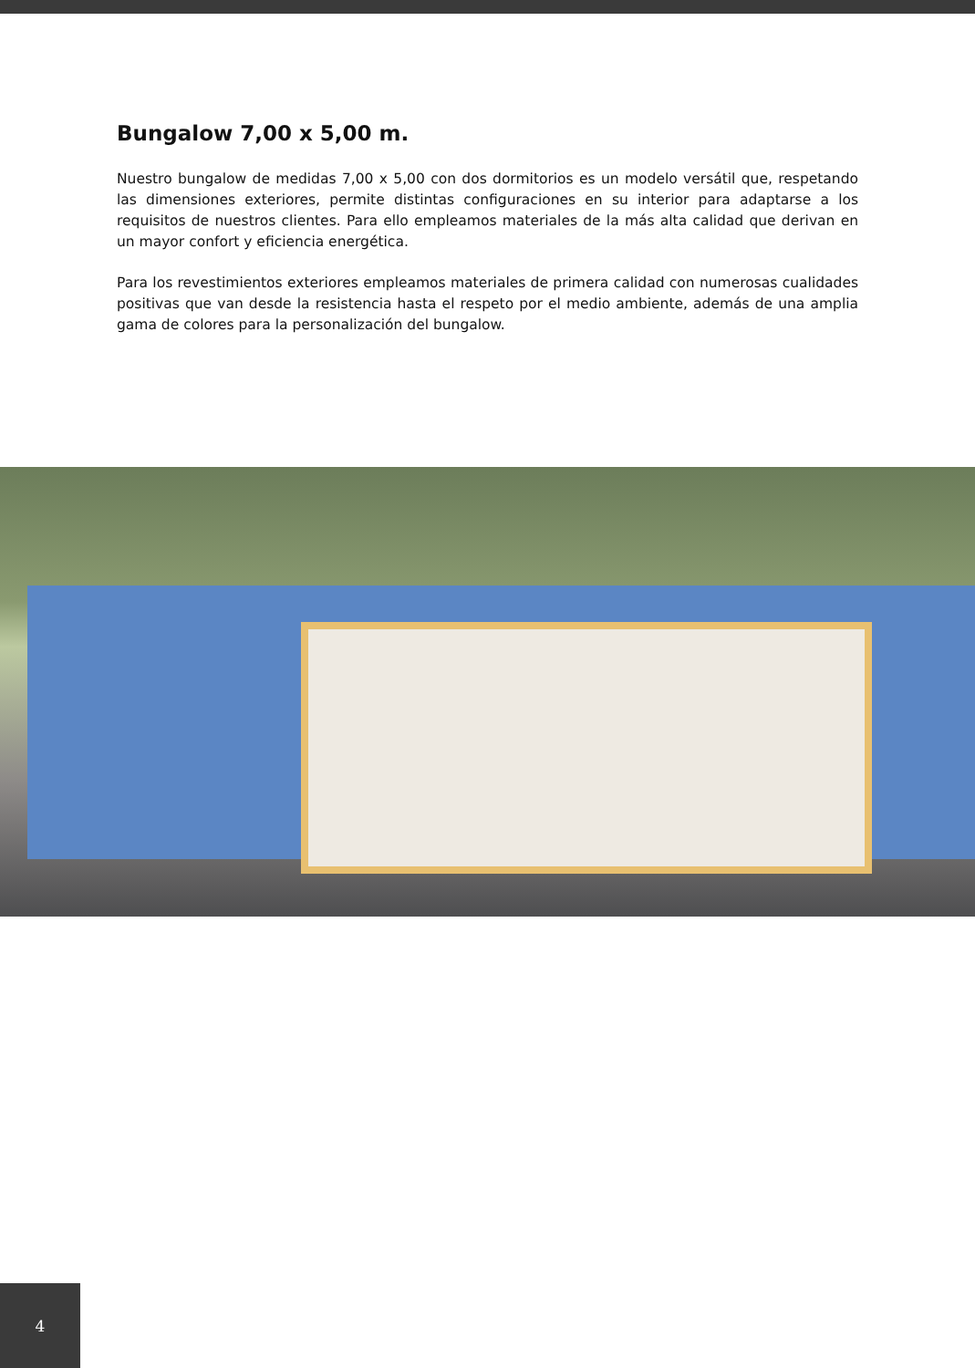Bungalow 7,00 x 5,00 m.
Nuestro bungalow de medidas 7,00 x 5,00 con dos dormitorios es un modelo versátil que, respetando las dimensiones exteriores, permite distintas configuraciones en su interior para adaptarse a los requisitos de nuestros clientes. Para ello empleamos materiales de la más alta calidad que derivan en un mayor confort y eficiencia energética.
Para los revestimientos exteriores empleamos materiales de primera calidad con numerosas cualidades positivas que van desde la resistencia hasta el respeto por el medio ambiente, además de una amplia gama de colores para la personalización del bungalow.
4